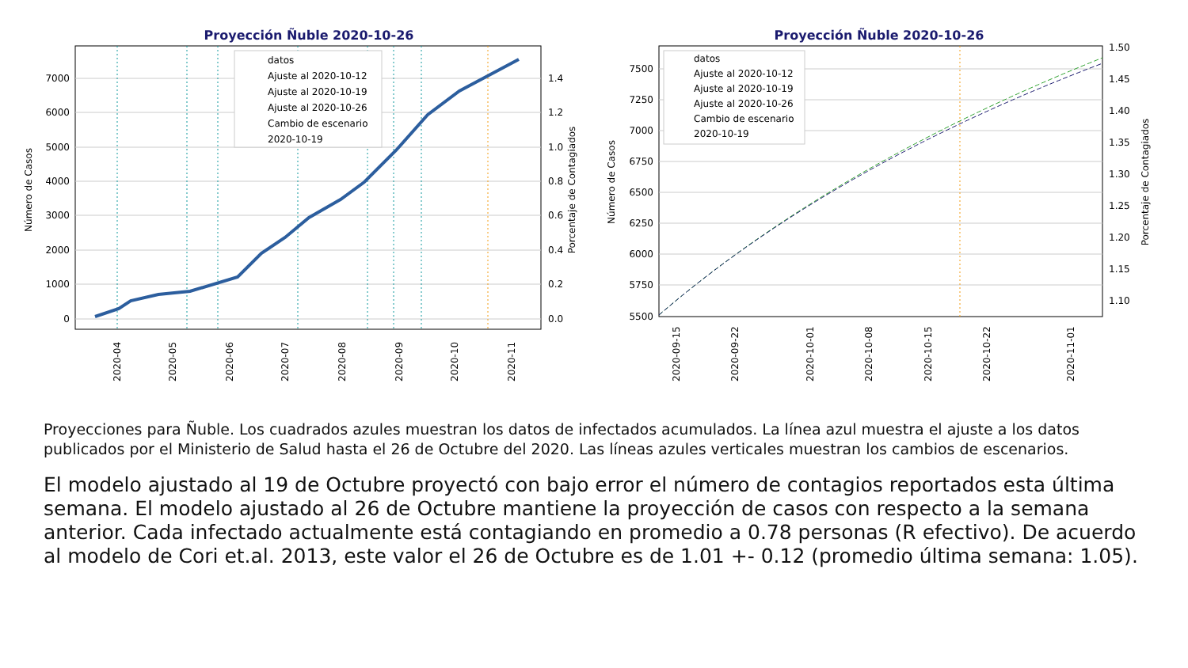Proyección Ñuble 2020-10-26
0 1000 2000 3000 4000 5000 6000 7000
0.0 0.2 0.4 0.6 0.8 1.0 1.2 1.4
Número de Casos
Porcentaje de Contagiados
2020-04
2020-05
2020-06
2020-07
2020-08
2020-09
2020-10
2020-11
datos
Ajuste al 2020-10-12
Ajuste al 2020-10-19
Ajuste al 2020-10-26
Cambio de escenario
2020-10-19
Proyección Ñuble 2020-10-26
5500 5750 6000 6250 6500 6750 7000 7250 7500
1.10 1.15 1.20 1.25 1.30 1.35 1.40 1.45 1.50
Número de Casos
Porcentaje de Contagiados
2020-09-15
2020-09-22
2020-10-01
2020-10-08
2020-10-15
2020-10-22
2020-11-01
datos
Ajuste al 2020-10-12
Ajuste al 2020-10-19
Ajuste al 2020-10-26
Cambio de escenario
2020-10-19
Proyecciones para Ñuble. Los cuadrados azules muestran los datos de infectados acumulados. La línea azul muestra el ajuste a los datos publicados por el Ministerio de Salud hasta el 26 de Octubre del 2020. Las líneas azules verticales muestran los cambios de escenarios.
El modelo ajustado al 19 de Octubre proyectó con bajo error el número de contagios reportados esta última semana. El modelo ajustado al 26 de Octubre mantiene la proyección de casos con respecto a la semana anterior. Cada infectado actualmente está contagiando en promedio a 0.78 personas (R efectivo). De acuerdo al modelo de Cori et.al. 2013, este valor el 26 de Octubre es de 1.01 +- 0.12 (promedio última semana: 1.05).